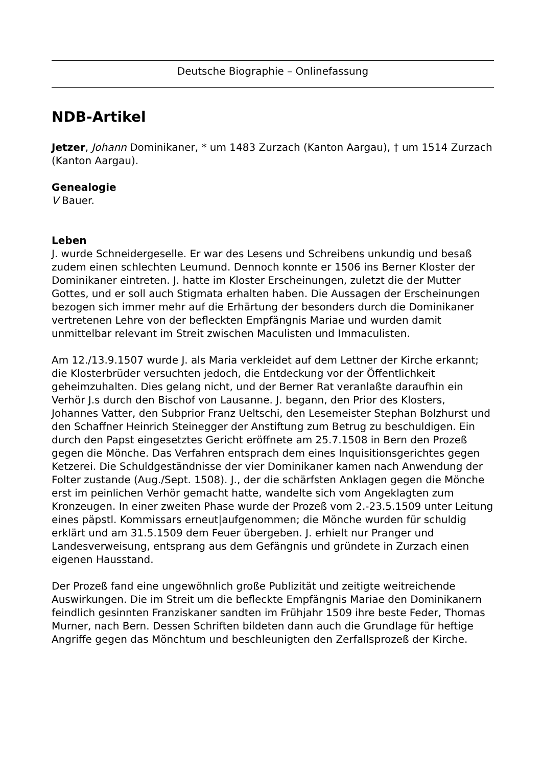Deutsche Biographie – Onlinefassung
NDB-Artikel
Jetzer, Johann Dominikaner, * um 1483 Zurzach (Kanton Aargau), † um 1514 Zurzach (Kanton Aargau).
Genealogie
V Bauer.
Leben
J. wurde Schneidergeselle. Er war des Lesens und Schreibens unkundig und besaß zudem einen schlechten Leumund. Dennoch konnte er 1506 ins Berner Kloster der Dominikaner eintreten. J. hatte im Kloster Erscheinungen, zuletzt die der Mutter Gottes, und er soll auch Stigmata erhalten haben. Die Aussagen der Erscheinungen bezogen sich immer mehr auf die Erhärtung der besonders durch die Dominikaner vertretenen Lehre von der befleckten Empfängnis Mariae und wurden damit unmittelbar relevant im Streit zwischen Maculisten und Immaculisten.
Am 12./13.9.1507 wurde J. als Maria verkleidet auf dem Lettner der Kirche erkannt; die Klosterbrüder versuchten jedoch, die Entdeckung vor der Öffentlichkeit geheimzuhalten. Dies gelang nicht, und der Berner Rat veranlaßte daraufhin ein Verhör J.s durch den Bischof von Lausanne. J. begann, den Prior des Klosters, Johannes Vatter, den Subprior Franz Ueltschi, den Lesemeister Stephan Bolzhurst und den Schaffner Heinrich Steinegger der Anstiftung zum Betrug zu beschuldigen. Ein durch den Papst eingesetztes Gericht eröffnete am 25.7.1508 in Bern den Prozeß gegen die Mönche. Das Verfahren entsprach dem eines Inquisitionsgerichtes gegen Ketzerei. Die Schuldgeständnisse der vier Dominikaner kamen nach Anwendung der Folter zustande (Aug./Sept. 1508). J., der die schärfsten Anklagen gegen die Mönche erst im peinlichen Verhör gemacht hatte, wandelte sich vom Angeklagten zum Kronzeugen. In einer zweiten Phase wurde der Prozeß vom 2.-23.5.1509 unter Leitung eines päpstl. Kommissars erneut|aufgenommen; die Mönche wurden für schuldig erklärt und am 31.5.1509 dem Feuer übergeben. J. erhielt nur Pranger und Landesverweisung, entsprang aus dem Gefängnis und gründete in Zurzach einen eigenen Hausstand.
Der Prozeß fand eine ungewöhnlich große Publizität und zeitigte weitreichende Auswirkungen. Die im Streit um die befleckte Empfängnis Mariae den Dominikanern feindlich gesinnten Franziskaner sandten im Frühjahr 1509 ihre beste Feder, Thomas Murner, nach Bern. Dessen Schriften bildeten dann auch die Grundlage für heftige Angriffe gegen das Mönchtum und beschleunigten den Zerfallsprozeß der Kirche.